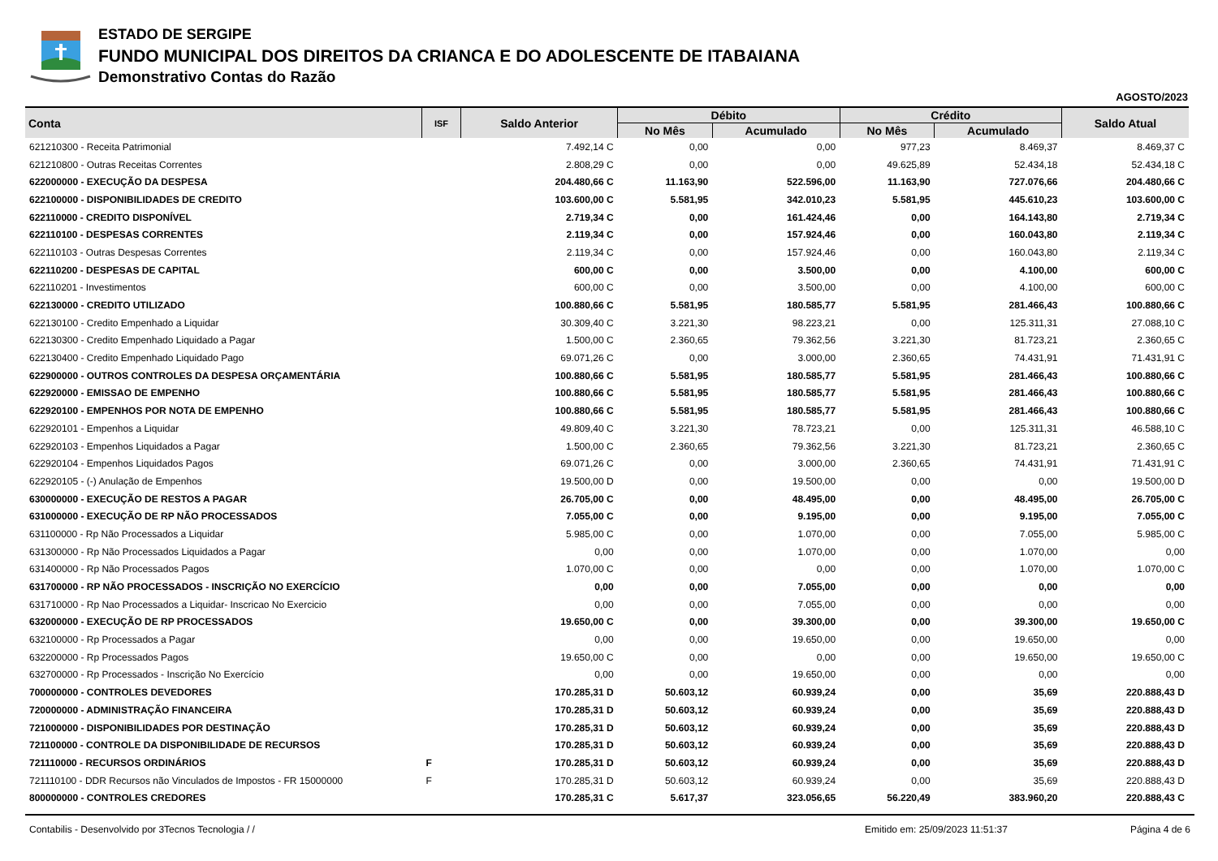ESTADO DE SERGIPE
FUNDO MUNICIPAL DOS DIREITOS DA CRIANCA E DO ADOLESCENTE DE ITABAIANA
Demonstrativo Contas do Razão
AGOSTO/2023
| Conta | ISF | Saldo Anterior | Débito | | Crédito | | Saldo Atual |
| --- | --- | --- | --- | --- | --- | --- | --- |
| | | | No Mês | Acumulado | No Mês | Acumulado | |
| 621210300 - Receita Patrimonial | | 7.492,14 C | 0,00 | 0,00 | 977,23 | 8.469,37 | 8.469,37 C |
| 621210800 - Outras Receitas Correntes | | 2.808,29 C | 0,00 | 0,00 | 49.625,89 | 52.434,18 | 52.434,18 C |
| 622000000 - EXECUÇÃO DA DESPESA | | 204.480,66 C | 11.163,90 | 522.596,00 | 11.163,90 | 727.076,66 | 204.480,66 C |
| 622100000 - DISPONIBILIDADES DE CREDITO | | 103.600,00 C | 5.581,95 | 342.010,23 | 5.581,95 | 445.610,23 | 103.600,00 C |
| 622110000 - CREDITO DISPONÍVEL | | 2.719,34 C | 0,00 | 161.424,46 | 0,00 | 164.143,80 | 2.719,34 C |
| 622110100 - DESPESAS CORRENTES | | 2.119,34 C | 0,00 | 157.924,46 | 0,00 | 160.043,80 | 2.119,34 C |
| 622110103 - Outras Despesas Correntes | | 2.119,34 C | 0,00 | 157.924,46 | 0,00 | 160.043,80 | 2.119,34 C |
| 622110200 - DESPESAS DE CAPITAL | | 600,00 C | 0,00 | 3.500,00 | 0,00 | 4.100,00 | 600,00 C |
| 622110201 - Investimentos | | 600,00 C | 0,00 | 3.500,00 | 0,00 | 4.100,00 | 600,00 C |
| 622130000 - CREDITO UTILIZADO | | 100.880,66 C | 5.581,95 | 180.585,77 | 5.581,95 | 281.466,43 | 100.880,66 C |
| 622130100 - Credito Empenhado a Liquidar | | 30.309,40 C | 3.221,30 | 98.223,21 | 0,00 | 125.311,31 | 27.088,10 C |
| 622130300 - Credito Empenhado Liquidado a Pagar | | 1.500,00 C | 2.360,65 | 79.362,56 | 3.221,30 | 81.723,21 | 2.360,65 C |
| 622130400 - Credito Empenhado Liquidado Pago | | 69.071,26 C | 0,00 | 3.000,00 | 2.360,65 | 74.431,91 | 71.431,91 C |
| 622900000 - OUTROS CONTROLES DA DESPESA ORÇAMENTÁRIA | | 100.880,66 C | 5.581,95 | 180.585,77 | 5.581,95 | 281.466,43 | 100.880,66 C |
| 622920000 - EMISSAO DE EMPENHO | | 100.880,66 C | 5.581,95 | 180.585,77 | 5.581,95 | 281.466,43 | 100.880,66 C |
| 622920100 - EMPENHOS POR NOTA DE EMPENHO | | 100.880,66 C | 5.581,95 | 180.585,77 | 5.581,95 | 281.466,43 | 100.880,66 C |
| 622920101 - Empenhos a Liquidar | | 49.809,40 C | 3.221,30 | 78.723,21 | 0,00 | 125.311,31 | 46.588,10 C |
| 622920103 - Empenhos Liquidados a Pagar | | 1.500,00 C | 2.360,65 | 79.362,56 | 3.221,30 | 81.723,21 | 2.360,65 C |
| 622920104 - Empenhos Liquidados Pagos | | 69.071,26 C | 0,00 | 3.000,00 | 2.360,65 | 74.431,91 | 71.431,91 C |
| 622920105 - (-) Anulação de Empenhos | | 19.500,00 D | 0,00 | 19.500,00 | 0,00 | 0,00 | 19.500,00 D |
| 630000000 - EXECUÇÃO DE RESTOS A PAGAR | | 26.705,00 C | 0,00 | 48.495,00 | 0,00 | 48.495,00 | 26.705,00 C |
| 631000000 - EXECUÇÃO DE RP NÃO PROCESSADOS | | 7.055,00 C | 0,00 | 9.195,00 | 0,00 | 9.195,00 | 7.055,00 C |
| 631100000 - Rp Não Processados a Liquidar | | 5.985,00 C | 0,00 | 1.070,00 | 0,00 | 7.055,00 | 5.985,00 C |
| 631300000 - Rp Não Processados Liquidados a Pagar | | 0,00 | 0,00 | 1.070,00 | 0,00 | 1.070,00 | 0,00 |
| 631400000 - Rp Não Processados Pagos | | 1.070,00 C | 0,00 | 0,00 | 0,00 | 1.070,00 | 1.070,00 C |
| 631700000 - RP NÃO PROCESSADOS - INSCRIÇÃO NO EXERCÍCIO | | 0,00 | 0,00 | 7.055,00 | 0,00 | 0,00 | 0,00 |
| 631710000 - Rp Nao Processados a Liquidar- Inscricao No Exercicio | | 0,00 | 0,00 | 7.055,00 | 0,00 | 0,00 | 0,00 |
| 632000000 - EXECUÇÃO DE RP PROCESSADOS | | 19.650,00 C | 0,00 | 39.300,00 | 0,00 | 39.300,00 | 19.650,00 C |
| 632100000 - Rp Processados a Pagar | | 0,00 | 0,00 | 19.650,00 | 0,00 | 19.650,00 | 0,00 |
| 632200000 - Rp Processados Pagos | | 19.650,00 C | 0,00 | 0,00 | 0,00 | 19.650,00 | 19.650,00 C |
| 632700000 - Rp Processados - Inscrição No Exercício | | 0,00 | 0,00 | 19.650,00 | 0,00 | 0,00 | 0,00 |
| 700000000 - CONTROLES DEVEDORES | | 170.285,31 D | 50.603,12 | 60.939,24 | 0,00 | 35,69 | 220.888,43 D |
| 720000000 - ADMINISTRAÇÃO FINANCEIRA | | 170.285,31 D | 50.603,12 | 60.939,24 | 0,00 | 35,69 | 220.888,43 D |
| 721000000 - DISPONIBILIDADES POR DESTINAÇÃO | | 170.285,31 D | 50.603,12 | 60.939,24 | 0,00 | 35,69 | 220.888,43 D |
| 721100000 - CONTROLE DA DISPONIBILIDADE DE RECURSOS | | 170.285,31 D | 50.603,12 | 60.939,24 | 0,00 | 35,69 | 220.888,43 D |
| 721110000 - RECURSOS ORDINÁRIOS | F | 170.285,31 D | 50.603,12 | 60.939,24 | 0,00 | 35,69 | 220.888,43 D |
| 721110100 - DDR Recursos não Vinculados de Impostos - FR 15000000 | F | 170.285,31 D | 50.603,12 | 60.939,24 | 0,00 | 35,69 | 220.888,43 D |
| 800000000 - CONTROLES CREDORES | | 170.285,31 C | 5.617,37 | 323.056,65 | 56.220,49 | 383.960,20 | 220.888,43 C |
Contabilis - Desenvolvido por 3Tecnos Tecnologia / / Emitido em: 25/09/2023 11:51:37 Página 4 de 6